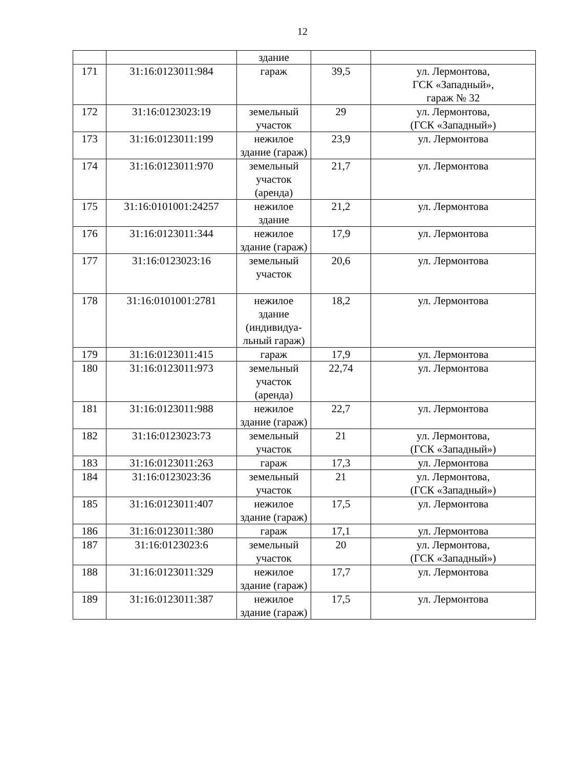12
| | | здание | | |
| 171 | 31:16:0123011:984 | гараж | 39,5 | ул. Лермонтова, ГСК «Западный», гараж № 32 |
| 172 | 31:16:0123023:19 | земельный участок | 29 | ул. Лермонтова, (ГСК «Западный») |
| 173 | 31:16:0123011:199 | нежилое здание (гараж) | 23,9 | ул. Лермонтова |
| 174 | 31:16:0123011:970 | земельный участок (аренда) | 21,7 | ул. Лермонтова |
| 175 | 31:16:0101001:24257 | нежилое здание | 21,2 | ул. Лермонтова |
| 176 | 31:16:0123011:344 | нежилое здание (гараж) | 17,9 | ул. Лермонтова |
| 177 | 31:16:0123023:16 | земельный участок | 20,6 | ул. Лермонтова |
| 178 | 31:16:0101001:2781 | нежилое здание (индивидуа-льный гараж) | 18,2 | ул. Лермонтова |
| 179 | 31:16:0123011:415 | гараж | 17,9 | ул. Лермонтова |
| 180 | 31:16:0123011:973 | земельный участок (аренда) | 22,74 | ул. Лермонтова |
| 181 | 31:16:0123011:988 | нежилое здание (гараж) | 22,7 | ул. Лермонтова |
| 182 | 31:16:0123023:73 | земельный участок | 21 | ул. Лермонтова, (ГСК «Западный») |
| 183 | 31:16:0123011:263 | гараж | 17,3 | ул. Лермонтова |
| 184 | 31:16:0123023:36 | земельный участок | 21 | ул. Лермонтова, (ГСК «Западный») |
| 185 | 31:16:0123011:407 | нежилое здание (гараж) | 17,5 | ул. Лермонтова |
| 186 | 31:16:0123011:380 | гараж | 17,1 | ул. Лермонтова |
| 187 | 31:16:0123023:6 | земельный участок | 20 | ул. Лермонтова, (ГСК «Западный») |
| 188 | 31:16:0123011:329 | нежилое здание (гараж) | 17,7 | ул. Лермонтова |
| 189 | 31:16:0123011:387 | нежилое здание (гараж) | 17,5 | ул. Лермонтова |